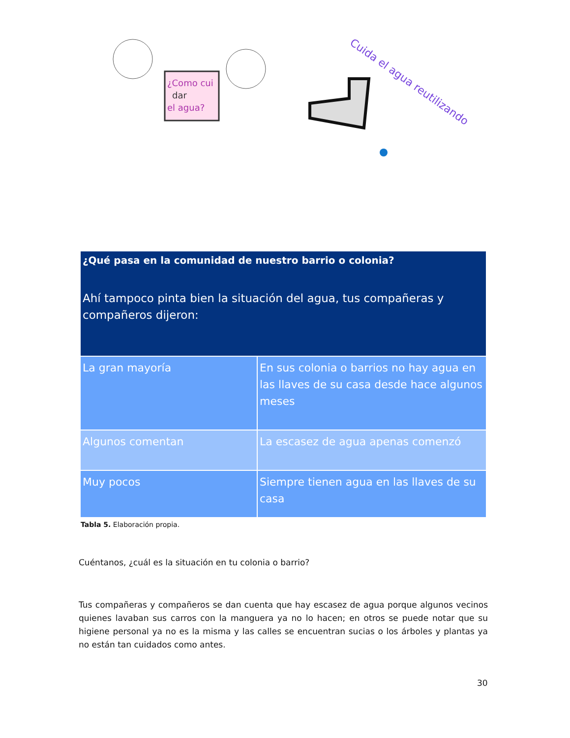¿Como cui
dar
el agua?
Cuida el agua reutilizando
| ¿Qué pasa en la comunidad de nuestro barrio o colonia? Ahí tampoco pinta bien la situación del agua, tus compañeras y compañeros dijeron: | |
| --- | --- |
| La gran mayoría | En sus colonia o barrios no hay agua en las llaves de su casa desde hace algunos meses |
| Algunos comentan | La escasez de agua apenas comenzó |
| Muy pocos | Siempre tienen agua en las llaves de su casa |
Tabla 5. Elaboración propia.
Cuéntanos, ¿cuál es la situación en tu colonia o barrio?
Tus compañeras y compañeros se dan cuenta que hay escasez de agua porque algunos vecinos quienes lavaban sus carros con la manguera ya no lo hacen; en otros se puede notar que su higiene personal ya no es la misma y las calles se encuentran sucias o los árboles y plantas ya no están tan cuidados como antes.
30